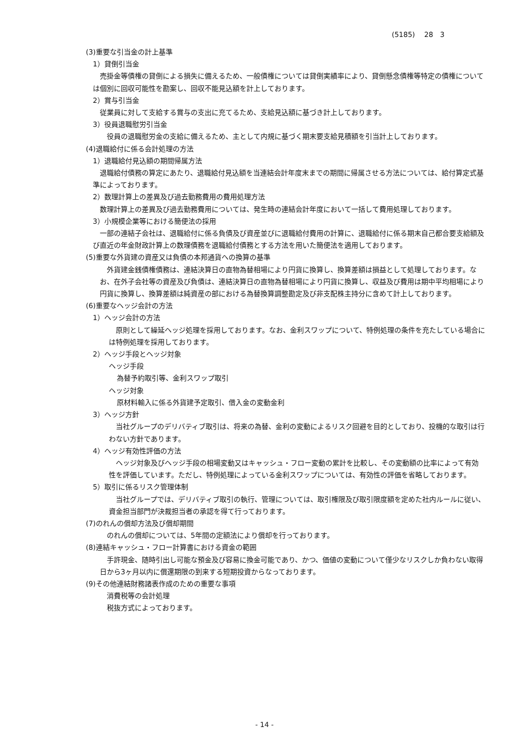(5185)　 28　3
(3)重要な引当金の計上基準
1）貸倒引当金
売掛金等債権の貸倒による損失に備えるため、一般債権については貸倒実績率により、貸倒懸念債権等特定の債権については個別に回収可能性を勘案し、回収不能見込額を計上しております。
2）賞与引当金
従業員に対して支給する賞与の支出に充てるため、支給見込額に基づき計上しております。
3）役員退職慰労引当金
役員の退職慰労金の支給に備えるため、主として内規に基づく期末要支給見積額を引当計上しております。
(4)退職給付に係る会計処理の方法
1）退職給付見込額の期間帰属方法
退職給付債務の算定にあたり、退職給付見込額を当連結会計年度末までの期間に帰属させる方法については、給付算定式基準によっております。
2）数理計算上の差異及び過去勤務費用の費用処理方法
数理計算上の差異及び過去勤務費用については、発生時の連結会計年度において一括して費用処理しております。
3）小規模企業等における簡便法の採用
一部の連結子会社は、退職給付に係る負債及び資産並びに退職給付費用の計算に、退職給付に係る期末自己都合要支給額及び直近の年金財政計算上の数理債務を退職給付債務とする方法を用いた簡便法を適用しております。
(5)重要な外貨建の資産又は負債の本邦通貨への換算の基準
外貨建金銭債権債務は、連結決算日の直物為替相場により円貨に換算し、換算差額は損益として処理しております。なお、在外子会社等の資産及び負債は、連結決算日の直物為替相場により円貨に換算し、収益及び費用は期中平均相場により円貨に換算し、換算差額は純資産の部における為替換算調整勘定及び非支配株主持分に含めて計上しております。
(6)重要なヘッジ会計の方法
1）ヘッジ会計の方法
原則として繰延ヘッジ処理を採用しております。なお、金利スワップについて、特例処理の条件を充たしている場合には特例処理を採用しております。
2）ヘッジ手段とヘッジ対象
ヘッジ手段
為替予約取引等、金利スワップ取引
ヘッジ対象
原材料輸入に係る外貨建予定取引、借入金の変動金利
3）ヘッジ方針
当社グループのデリバティブ取引は、将来の為替、金利の変動によるリスク回避を目的としており、投機的な取引は行わない方針であります。
4）ヘッジ有効性評価の方法
ヘッジ対象及びヘッジ手段の相場変動又はキャッシュ・フロー変動の累計を比較し、その変動額の比率によって有効性を評価しています。ただし、特例処理によっている金利スワップについては、有効性の評価を省略しております。
5）取引に係るリスク管理体制
当社グループでは、デリバティブ取引の執行、管理については、取引権限及び取引限度額を定めた社内ルールに従い、資金担当部門が決裁担当者の承認を得て行っております。
(7)のれんの償却方法及び償却期間
のれんの償却については、5年間の定額法により償却を行っております。
(8)連結キャッシュ・フロー計算書における資金の範囲
手許現金、随時引出し可能な預金及び容易に換金可能であり、かつ、価値の変動について僅少なリスクしか負わない取得日から3ヶ月以内に償還期限の到来する短期投資からなっております。
(9)その他連結財務諸表作成のための重要な事項
消費税等の会計処理
税抜方式によっております。
- 14 -